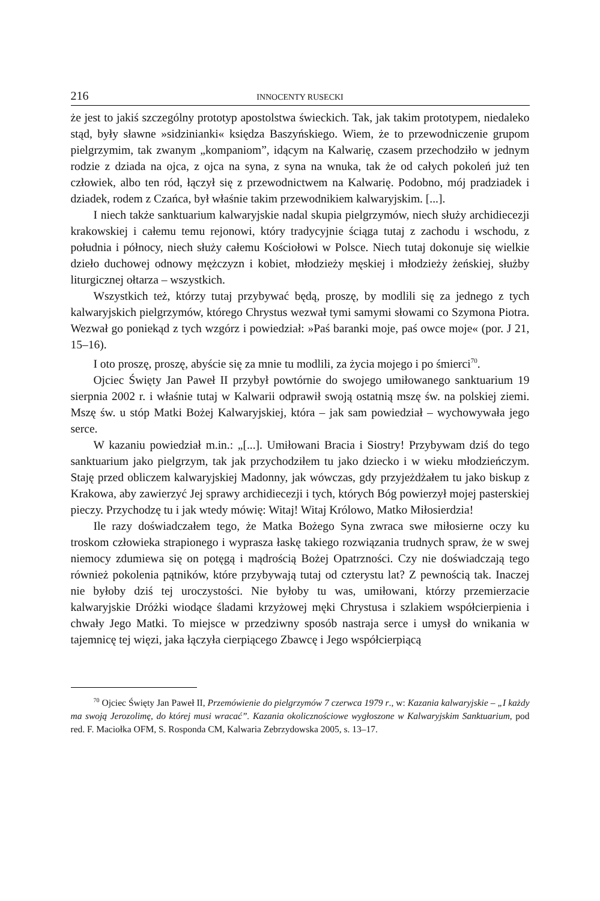216 INNOCENTY RUSECKI
że jest to jakiś szczególny prototyp apostolstwa świeckich. Tak, jak takim prototypem, niedaleko stąd, były sławne »sidzinianki« księdza Baszyńskiego. Wiem, że to przewodniczenie grupom pielgrzymim, tak zwanym „kompaniom”, idącym na Kalwarię, czasem przechodziło w jednym rodzie z dziada na ojca, z ojca na syna, z syna na wnuka, tak że od całych pokoleń już ten człowiek, albo ten ród, łączył się z przewodnictwem na Kalwarię. Podobno, mój pradziadek i dziadek, rodem z Czańca, był właśnie takim przewodnikiem kalwaryjskim. [...].
I niech także sanktuarium kalwaryjskie nadal skupia pielgrzymów, niech służy archidiecezji krakowskiej i całemu temu rejonowi, który tradycyjnie ściąga tutaj z zachodu i wschodu, z południa i północy, niech służy całemu Kościołowi w Polsce. Niech tutaj dokonuje się wielkie dzieło duchowej odnowy mężczyzn i kobiet, młodzieży męskiej i młodzieży żeńskiej, służby liturgicznej ołtarza – wszystkich.
Wszystkich też, którzy tutaj przybywać będą, proszę, by modlili się za jednego z tych kalwaryjskich pielgrzymów, którego Chrystus wezwał tymi samymi słowami co Szymona Piotra. Wezwał go poniekąd z tych wzgórz i powiedział: »Paś baranki moje, paś owce moje« (por. J 21, 15–16).
I oto proszę, proszę, abyście się za mnie tu modlili, za życia mojego i po śmierci<sup>70</sup>.
Ojciec Święty Jan Paweł II przybył powtórnie do swojego umiłowanego sanktuarium 19 sierpnia 2002 r. i właśnie tutaj w Kalwarii odprawił swoją ostatnią mszę św. na polskiej ziemi. Mszę św. u stóp Matki Bożej Kalwaryjskiej, która – jak sam powiedział – wychowywała jego serce.
W kazaniu powiedział m.in.: „[...]. Umiłowani Bracia i Siostry! Przybywam dziś do tego sanktuarium jako pielgrzym, tak jak przychodziłem tu jako dziecko i w wieku młodzieńczym. Staję przed obliczem kalwaryjskiej Madonny, jak wówczas, gdy przyjeżdżałem tu jako biskup z Krakowa, aby zawierzyć Jej sprawy archidiecezji i tych, których Bóg powierzył mojej pasterskiej pieczy. Przychodzę tu i jak wtedy mówię: Witaj! Witaj Królowo, Matko Miłosierdzia!
Ile razy doświadczałem tego, że Matka Bożego Syna zwraca swe miłosierne oczy ku troskom człowieka strapionego i wyprasza łaskę takiego rozwiązania trudnych spraw, że w swej niemocy zdumiewa się on potęgą i mądrością Bożej Opatrzności. Czy nie doświadczają tego również pokolenia pątników, które przybywają tutaj od czterystu lat? Z pewnością tak. Inaczej nie byłoby dziś tej uroczystości. Nie byłoby tu was, umiłowani, którzy przemierzacie kalwaryjskie Dróżki wiodące śladami krzyżowej męki Chrystusa i szlakiem współcierpienia i chwały Jego Matki. To miejsce w przedziwny sposób nastraja serce i umysł do wnikania w tajemnicę tej więzi, jaka łączyła cierpiącego Zbawcę i Jego współcierpiącą
<sup>70</sup> Ojciec Święty Jan Paweł II, Przemówienie do pielgrzymów 7 czerwca 1979 r., w: Kazania kalwaryjskie – „I każdy ma swoją Jerozolimę, do której musi wracać”. Kazania okolicznościowe wygłoszone w Kalwaryjskim Sanktuarium, pod red. F. Maciołka OFM, S. Rosponda CM, Kalwaria Zebrzydowska 2005, s. 13–17.